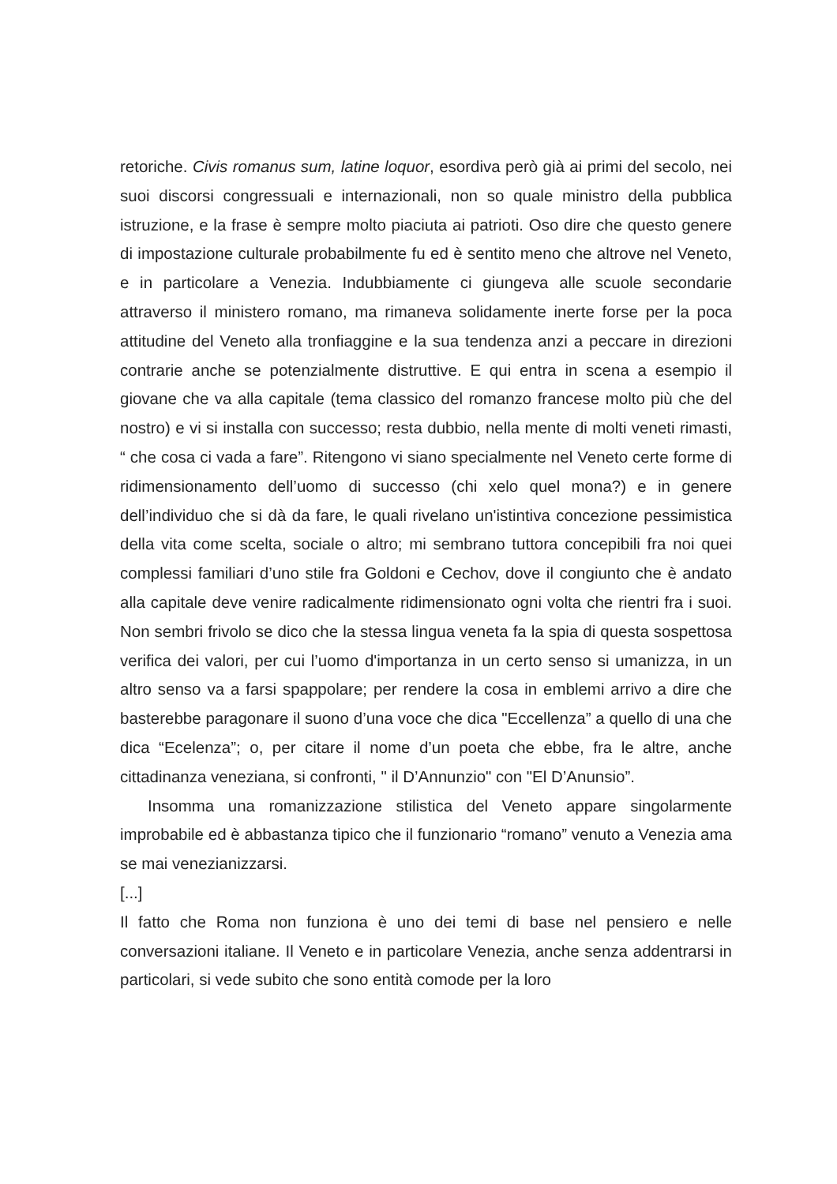retoriche. Civis romanus sum, latine loquor, esordiva però già ai primi del secolo, nei suoi discorsi congressuali e internazionali, non so quale ministro della pubblica istruzione, e la frase è sempre molto piaciuta ai patrioti. Oso dire che questo genere di impostazione culturale probabilmente fu ed è sentito meno che altrove nel Veneto, e in particolare a Venezia. Indubbiamente ci giungeva alle scuole secondarie attraverso il ministero romano, ma rimaneva solidamente inerte forse per la poca attitudine del Veneto alla tronfiaggine e la sua tendenza anzi a peccare in direzioni contrarie anche se potenzialmente distruttive. E qui entra in scena a esempio il giovane che va alla capitale (tema classico del romanzo francese molto più che del nostro) e vi si installa con successo; resta dubbio, nella mente di molti veneti rimasti, “ che cosa ci vada a fare”. Ritengono vi siano specialmente nel Veneto certe forme di ridimensionamento dell’uomo di successo (chi xelo quel mona?) e in genere dell’individuo che si dà da fare, le quali rivelano un'istintiva concezione pessimistica della vita come scelta, sociale o altro; mi sembrano tuttora concepibili fra noi quei complessi familiari d’uno stile fra Goldoni e Cechov, dove il congiunto che è andato alla capitale deve venire radicalmente ridimensionato ogni volta che rientri fra i suoi. Non sembri frivolo se dico che la stessa lingua veneta fa la spia di questa sospettosa verifica dei valori, per cui l’uomo d'importanza in un certo senso si umanizza, in un altro senso va a farsi spappolare; per rendere la cosa in emblemi arrivo a dire che basterebbe paragonare il suono d’una voce che dica "Eccellenza” a quello di una che dica “Ecelenza”; o, per citare il nome d’un poeta che ebbe, fra le altre, anche cittadinanza veneziana, si confronti, " il D’Annunzio" con "El D’Anunsio”.
Insomma una romanizzazione stilistica del Veneto appare singolarmente improbabile ed è abbastanza tipico che il funzionario “romano” venuto a Venezia ama se mai venezianizzarsi.
[...]
Il fatto che Roma non funziona è uno dei temi di base nel pensiero e nelle conversazioni italiane. Il Veneto e in particolare Venezia, anche senza addentrarsi in particolari, si vede subito che sono entità comode per la loro